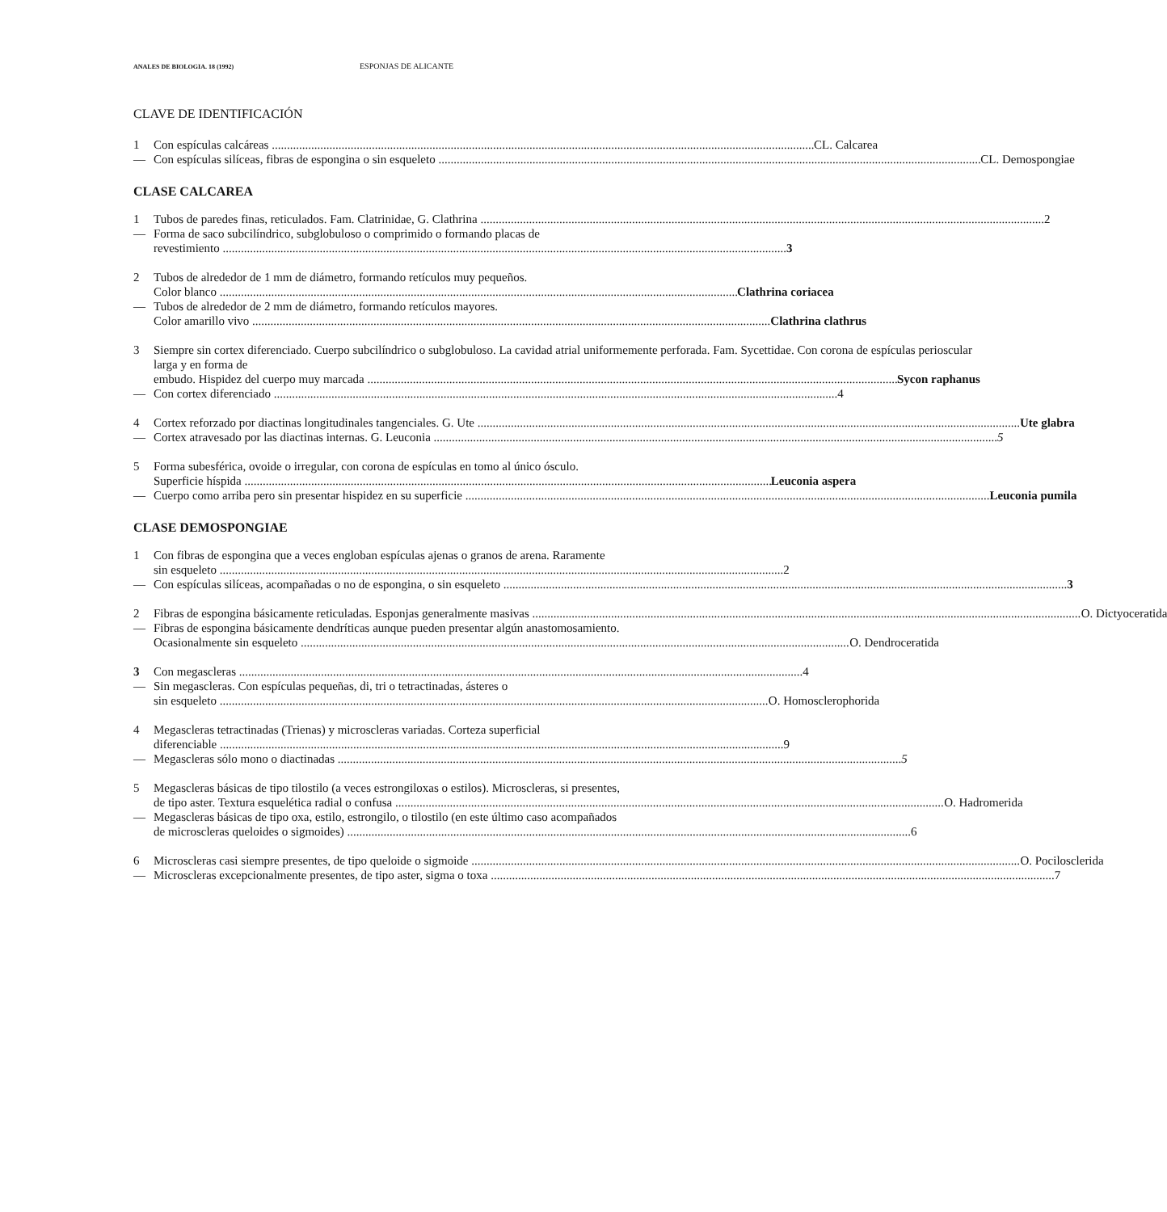ANALES DE BIOLOGIA. 18 (1992) ESPONJAS DE ALICANTE
CLAVE DE IDENTIFICACIÓN
1 Con espículas calcáreas CL. Calcarea
— Con espículas silíceas, fibras de espongina o sin esqueleto CL. Demospongiae
CLASE CALCAREA
1 Tubos de paredes finas, reticulados. Fam. Clatrinidae, G. Clathrina 2
— Forma de saco subcilíndrico, subglobuloso o comprimido o formando placas de
revestimiento 3
2 Tubos de alrededor de 1 mm de diámetro, formando retículos muy pequeños.
Color blanco Clathrina coriacea
— Tubos de alrededor de 2 mm de diámetro, formando retículos mayores.
Color amarillo vivo Clathrina clathrus
3 Siempre sin cortex diferenciado. Cuerpo subcilíndrico o subglobuloso. La cavidad atrial uniformemente perforada. Fam. Sycettidae. Con corona de espículas perioscular larga y en forma de
embudo. Hispidez del cuerpo muy marcada Sycon raphanus
— Con cortex diferenciado 4
4 Cortex reforzado por diactinas longitudinales tangenciales. G. Ute Ute glabra
— Cortex atravesado por las diactinas internas. G. Leuconia 5
5 Forma subesférica, ovoide o irregular, con corona de espículas en tomo al único ósculo.
Superficie híspida Leuconia aspera
— Cuerpo como arriba pero sin presentar hispidez en su superficie Leuconia pumila
CLASE DEMOSPONGIAE
1 Con fibras de espongina que a veces engloban espículas ajenas o granos de arena. Raramente
sin esqueleto 2
— Con espículas silíceas, acompañadas o no de espongina, o sin esqueleto 3
2 Fibras de espongina básicamente reticuladas. Esponjas generalmente masivas O. Dictyoceratida
— Fibras de espongina básicamente dendríticas aunque pueden presentar algún anastomosamiento.
Ocasionalmente sin esqueleto O. Dendroceratida
3 Con megascleras 4
— Sin megascleras. Con espículas pequeñas, di, tri o tetractinadas, ásteres o
sin esqueleto O. Homosclerophorida
4 Megascleras tetractinadas (Trienas) y microscleras variadas. Corteza superficial
diferenciable 9
— Megascleras sólo mono o diactinadas 5
5 Megascleras básicas de tipo tilostilo (a veces estrongiloxas o estilos). Microscleras, si presentes,
de tipo aster. Textura esquelética radial o confusa O. Hadromerida
— Megascleras básicas de tipo oxa, estilo, estrongilo, o tilostilo (en este último caso acompañados
de microscleras queloides o sigmoides) 6
6 Microscleras casi siempre presentes, de tipo queloide o sigmoide O. Pocilosclerida
— Microscleras excepcionalmente presentes, de tipo aster, sigma o toxa 7